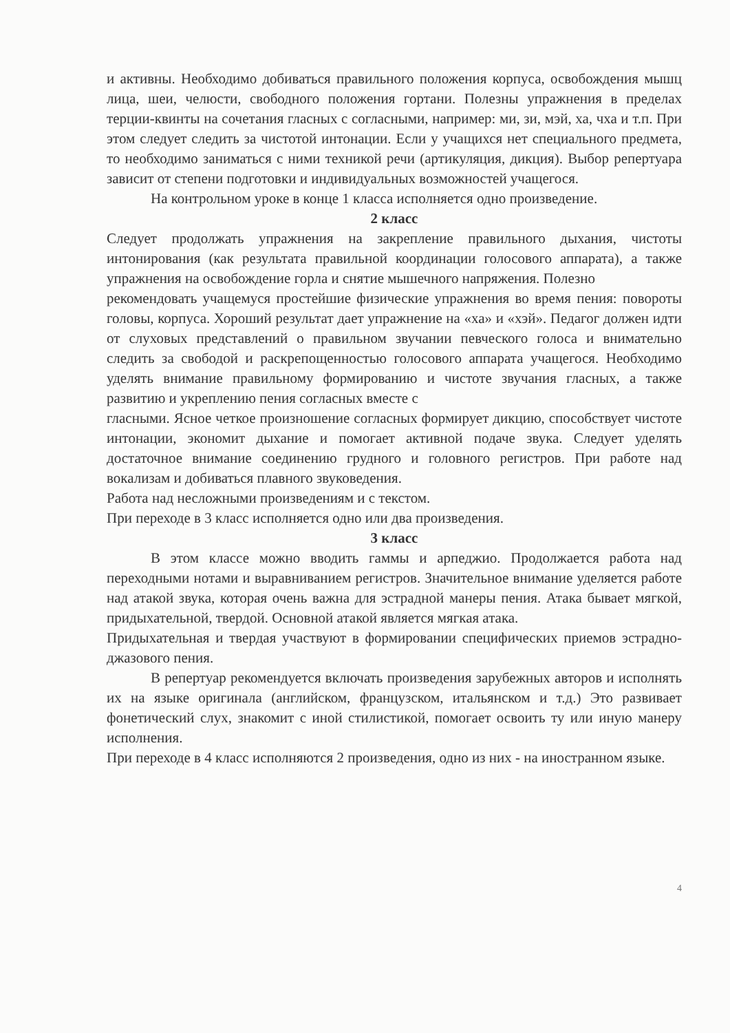и активны. Необходимо добиваться правильного положения корпуса, освобождения мышц лица, шеи, челюсти, свободного положения гортани. Полезны упражнения в пределах терции-квинты на сочетания гласных с согласными, например: ми, зи, мэй, ха, чха и т.п. При этом следует следить за чистотой интонации. Если у учащихся нет специального предмета, то необходимо заниматься с ними техникой речи (артикуляция, дикция). Выбор репертуара зависит от степени подготовки и индивидуальных возможностей учащегося.
На контрольном уроке в конце 1 класса исполняется одно произведение.
2 класс
Следует продолжать упражнения на закрепление правильного дыхания, чистоты интонирования (как результата правильной координации голосового аппарата), а также упражнения на освобождение горла и снятие мышечного напряжения. Полезно
рекомендовать учащемуся простейшие физические упражнения во время пения: повороты головы, корпуса. Хороший результат дает упражнение на «ха» и «хэй». Педагог должен идти от слуховых представлений о правильном звучании певческого голоса и внимательно следить за свободой и раскрепощенностью голосового аппарата учащегося. Необходимо уделять внимание правильному формированию и чистоте звучания гласных, а также развитию и укреплению пения согласных вместе с
гласными. Ясное четкое произношение согласных формирует дикцию, способствует чистоте интонации, экономит дыхание и помогает активной подаче звука. Следует уделять достаточное внимание соединению грудного и головного регистров. При работе над вокализам и добиваться плавного звуковедения.
Работа над несложными произведениям и с текстом.
При переходе в 3 класс исполняется одно или два произведения.
3 класс
В этом классе можно вводить гаммы и арпеджио. Продолжается работа над переходными нотами и выравниванием регистров. Значительное внимание уделяется работе над атакой звука, которая очень важна для эстрадной манеры пения. Атака бывает мягкой, придыхательной, твердой. Основной атакой является мягкая атака.
Придыхательная и твердая участвуют в формировании специфических приемов эстрадно-джазового пения.
В репертуар рекомендуется включать произведения зарубежных авторов и исполнять их на языке оригинала (английском, французском, итальянском и т.д.) Это развивает фонетический слух, знакомит с иной стилистикой, помогает освоить ту или иную манеру исполнения.
При переходе в 4 класс исполняются 2 произведения, одно из них - на иностранном языке.
4